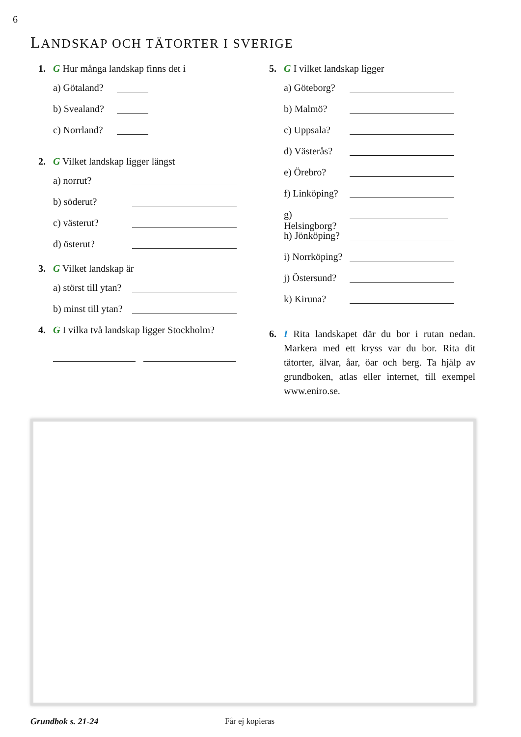6
LANDSKAP OCH TÄTORTER I SVERIGE
1. G Hur många landskap finns det i
a) Götaland?
b) Svealand?
c) Norrland?
2. G Vilket landskap ligger längst
a) norrut?
b) söderut?
c) västerut?
d) österut?
3. G Vilket landskap är
a) störst till ytan?
b) minst till ytan?
4. G I vilka två landskap ligger Stockholm?
5. G I vilket landskap ligger
a) Göteborg?
b) Malmö?
c) Uppsala?
d) Västerås?
e) Örebro?
f) Linköping?
g) Helsingborg?
h) Jönköping?
i) Norrköping?
j) Östersund?
k) Kiruna?
6. I Rita landskapet där du bor i rutan nedan. Markera med ett kryss var du bor. Rita dit tätorter, älvar, åar, öar och berg. Ta hjälp av grundboken, atlas eller internet, till exempel www.eniro.se.
Grundbok s. 21-24 Får ej kopieras